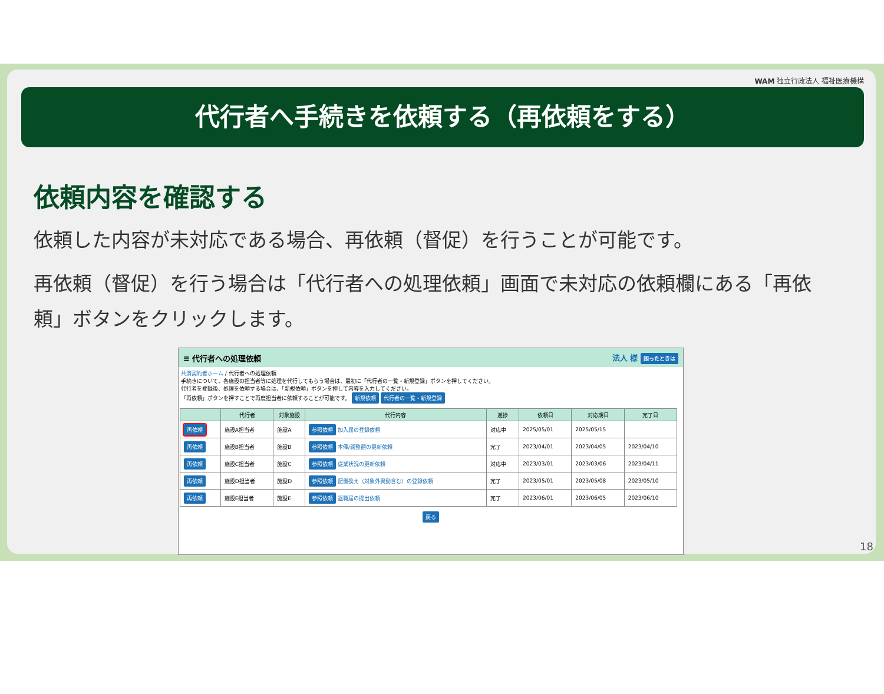WAM 独立行政法人 福祉医療機構
代行者へ手続きを依頼する（再依頼をする）
依頼内容を確認する
依頼した内容が未対応である場合、再依頼（督促）を行うことが可能です。
再依頼（督促）を行う場合は「代行者への処理依頼」画面で未対応の依頼欄にある「再依頼」ボタンをクリックします。
≡ 代行者への処理依頼 法人 様 困ったときは
共済契約者ホーム / 代行者への処理依頼
手続きについて、各施設の担当者等に処理を代行してもらう場合は、最初に「代行者の一覧・新規登録」ボタンを押してください。
代行者を登録後、処理を依頼する場合は、「新規依頼」ボタンを押して内容を入力してください。
「再依頼」ボタンを押すことで再度担当者に依頼することが可能です。 新規依頼 代行者の一覧・新規登録
| | 代行者 | 対象施設 | 代行内容 | 進捗 | 依頼日 | 対応期日 | 完了日 |
| --- | --- | --- | --- | --- | --- | --- | --- |
| 再依頼 | 施設A担当者 | 施設A | 参照依頼 加入届の登録依頼 | 対応中 | 2025/05/01 | 2025/05/15 | |
| 再依頼 | 施設B担当者 | 施設B | 参照依頼 本俸/調整額の更新依頼 | 完了 | 2023/04/01 | 2023/04/05 | 2023/04/10 |
| 再依頼 | 施設C担当者 | 施設C | 参照依頼 従業状況の更新依頼 | 対応中 | 2023/03/01 | 2023/03/06 | 2023/04/11 |
| 再依頼 | 施設D担当者 | 施設D | 参照依頼 配置換え（対象外異動含む）の登録依頼 | 完了 | 2023/05/01 | 2023/05/08 | 2023/05/10 |
| 再依頼 | 施設E担当者 | 施設E | 参照依頼 退職届の提出依頼 | 完了 | 2023/06/01 | 2023/06/05 | 2023/06/10 |
戻る
18